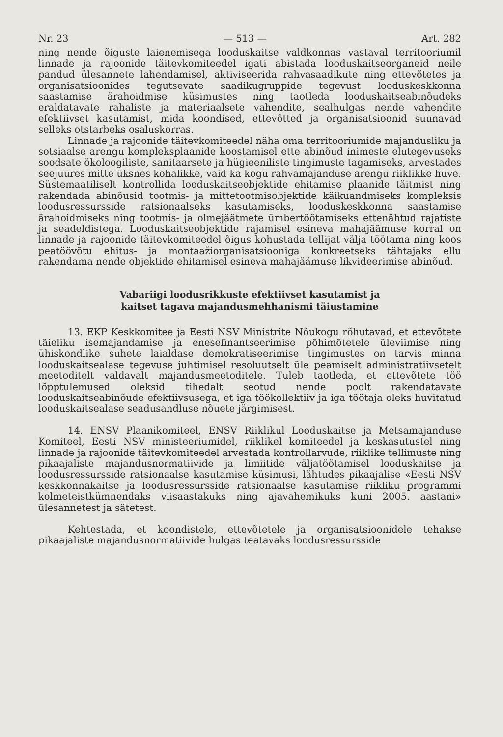Nr. 23 — 513 — Art. 282
ning nende õiguste laienemisega looduskaitse valdkonnas vastaval territooriumil linnade ja rajoonide täitevkomiteedel igati abistada looduskaitseorganeid neile pandud ülesannete lahendamisel, aktiviseerida rahvasaadikute ning ettevõtetes ja organisatsioonides tegutsevate saadikugruppide tegevust looduskeskkonna saastamise ärahoidmise küsimustes ning taotleda looduskaitseabinõudeks eraldatavate rahaliste ja materiaalsete vahendite, sealhulgas nende vahendite efektiivset kasutamist, mida koondised, ettevõtted ja organisatsioonid suunavad selleks otstarbeks osaluskorras.
Linnade ja rajoonide täitevkomiteedel näha oma territooriumide majandusliku ja sotsiaalse arengu kompleksplaanide koostamisel ette abinõud inimeste elutegevuseks soodsate ökoloogiliste, sanitaarsete ja hügieeniliste tingimuste tagamiseks, arvestades seejuures mitte üksnes kohalikke, vaid ka kogu rahvamajanduse arengu riiklikke huve. Süstemaatiliselt kontrollida looduskaitseobjektide ehitamise plaanide täitmist ning rakendada abinõusid tootmis- ja mittetootmisobjektide käikuandmiseks kompleksis loodusressursside ratsionaalseks kasutamiseks, looduskeskkonna saastamise ärahoidmiseks ning tootmis- ja olmejäätmete ümbertöötamiseks ettenähtud rajatiste ja seadeldistega. Looduskaitseobjektide rajamisel esineva mahajäämuse korral on linnade ja rajoonide täitevkomiteedel õigus kohustada tellijat välja töötama ning koos peatöövõtu ehitus- ja montaažiorganisatsiooniga konkreetseks tähtajaks ellu rakendama nende objektide ehitamisel esineva mahajäämuse likvideerimise abinõud.
Vabariigi loodusrikkuste efektiivset kasutamist ja
kaitset tagava majandusmehhanismi täiustamine
13. EKP Keskkomitee ja Eesti NSV Ministrite Nõukogu rõhutavad, et ettevõtete täieliku isemajandamise ja enesefinantseerimise põhimõtetele üleviimise ning ühiskondlike suhete laialdase demokratiseerimise tingimustes on tarvis minna looduskaitsealase tegevuse juhtimisel resoluutselt üle peamiselt administratiivsetelt meetoditelt valdavalt majandusmeetoditele. Tuleb taotleda, et ettevõtete töö lõpptulemused oleksid tihedalt seotud nende poolt rakendatavate looduskaitseabinõude efektiivsusega, et iga töökollektiiv ja iga töötaja oleks huvitatud looduskaitsealase seadusandluse nõuete järgimisest.
14. ENSV Plaanikomiteel, ENSV Riiklikul Looduskaitse ja Metsamajanduse Komiteel, Eesti NSV ministeeriumidel, riiklikel komiteedel ja keskasutustel ning linnade ja rajoonide täitevkomiteedel arvestada kontrollarvude, riiklike tellimuste ning pikaajaliste majandusnormatiivide ja limiitide väljatöötamisel looduskaitse ja loodusressursside ratsionaalse kasutamise küsimusi, lähtudes pikaajalise «Eesti NSV keskkonnakaitse ja loodusressursside ratsionaalse kasutamise riikliku programmi kolmeteistkümnendaks viisaastakuks ning ajavahemikuks kuni 2005. aastani» ülesannetest ja sätetest.
Kehtestada, et koondistele, ettevõtetele ja organisatsioonidele tehakse pikaajaliste majandusnormatiivide hulgas teatavaks loodusressursside